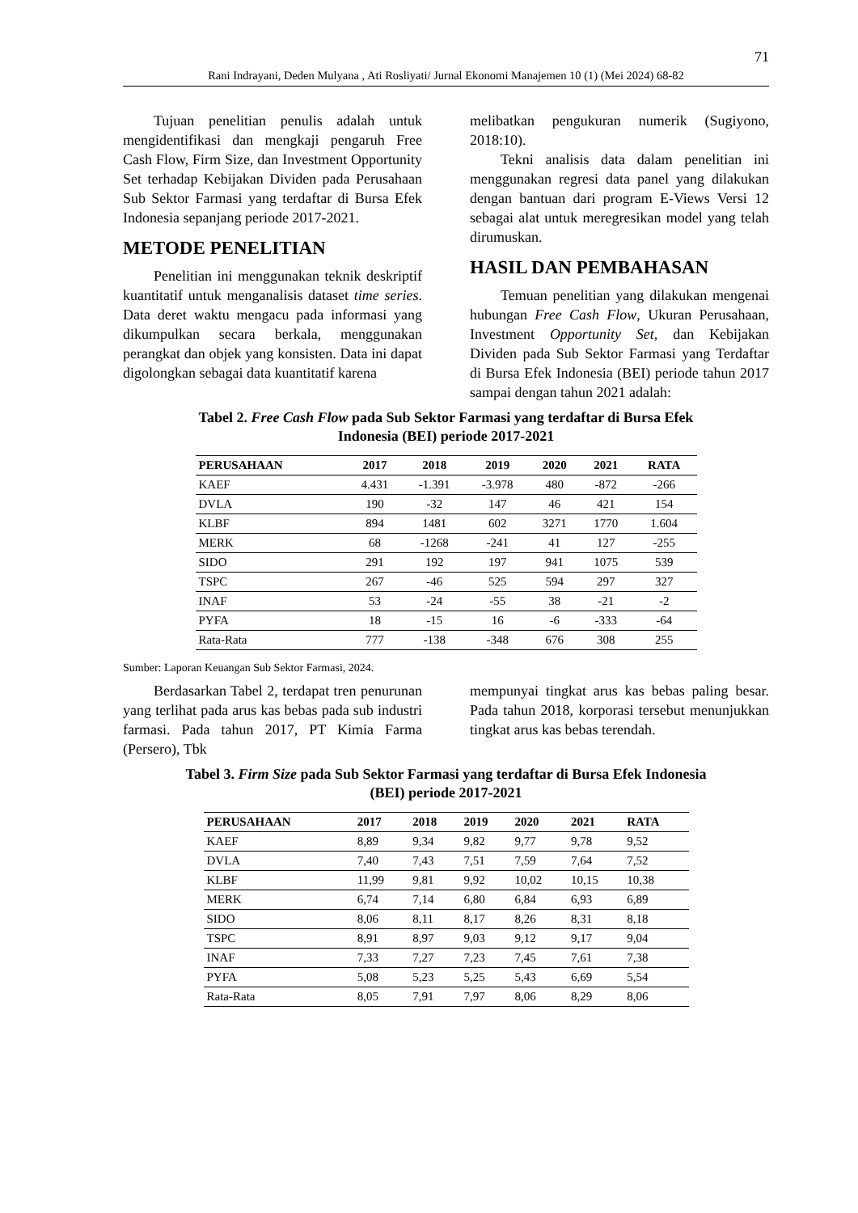71
Rani Indrayani, Deden Mulyana , Ati Rosliyati/ Jurnal Ekonomi Manajemen 10 (1) (Mei 2024) 68-82
Tujuan penelitian penulis adalah untuk mengidentifikasi dan mengkaji pengaruh Free Cash Flow, Firm Size, dan Investment Opportunity Set terhadap Kebijakan Dividen pada Perusahaan Sub Sektor Farmasi yang terdaftar di Bursa Efek Indonesia sepanjang periode 2017-2021.
METODE PENELITIAN
Penelitian ini menggunakan teknik deskriptif kuantitatif untuk menganalisis dataset time series. Data deret waktu mengacu pada informasi yang dikumpulkan secara berkala, menggunakan perangkat dan objek yang konsisten. Data ini dapat digolongkan sebagai data kuantitatif karena
melibatkan pengukuran numerik (Sugiyono, 2018:10).
Tekni analisis data dalam penelitian ini menggunakan regresi data panel yang dilakukan dengan bantuan dari program E-Views Versi 12 sebagai alat untuk meregresikan model yang telah dirumuskan.
HASIL DAN PEMBAHASAN
Temuan penelitian yang dilakukan mengenai hubungan Free Cash Flow, Ukuran Perusahaan, Investment Opportunity Set, dan Kebijakan Dividen pada Sub Sektor Farmasi yang Terdaftar di Bursa Efek Indonesia (BEI) periode tahun 2017 sampai dengan tahun 2021 adalah:
Tabel 2. Free Cash Flow pada Sub Sektor Farmasi yang terdaftar di Bursa Efek
Indonesia (BEI) periode 2017-2021
| PERUSAHAAN | 2017 | 2018 | 2019 | 2020 | 2021 | RATA |
| --- | --- | --- | --- | --- | --- | --- |
| KAEF | 4.431 | -1.391 | -3.978 | 480 | -872 | -266 |
| DVLA | 190 | -32 | 147 | 46 | 421 | 154 |
| KLBF | 894 | 1481 | 602 | 3271 | 1770 | 1.604 |
| MERK | 68 | -1268 | -241 | 41 | 127 | -255 |
| SIDO | 291 | 192 | 197 | 941 | 1075 | 539 |
| TSPC | 267 | -46 | 525 | 594 | 297 | 327 |
| INAF | 53 | -24 | -55 | 38 | -21 | -2 |
| PYFA | 18 | -15 | 16 | -6 | -333 | -64 |
| Rata-Rata | 777 | -138 | -348 | 676 | 308 | 255 |
Sumber: Laporan Keuangan Sub Sektor Farmasi, 2024.
Berdasarkan Tabel 2, terdapat tren penurunan yang terlihat pada arus kas bebas pada sub industri farmasi. Pada tahun 2017, PT Kimia Farma (Persero), Tbk
mempunyai tingkat arus kas bebas paling besar. Pada tahun 2018, korporasi tersebut menunjukkan tingkat arus kas bebas terendah.
Tabel 3. Firm Size pada Sub Sektor Farmasi yang terdaftar di Bursa Efek Indonesia
(BEI) periode 2017-2021
| PERUSAHAAN | 2017 | 2018 | 2019 | 2020 | 2021 | RATA |
| --- | --- | --- | --- | --- | --- | --- |
| KAEF | 8,89 | 9,34 | 9,82 | 9,77 | 9,78 | 9,52 |
| DVLA | 7,40 | 7,43 | 7,51 | 7,59 | 7,64 | 7,52 |
| KLBF | 11,99 | 9,81 | 9,92 | 10,02 | 10,15 | 10,38 |
| MERK | 6,74 | 7,14 | 6,80 | 6,84 | 6,93 | 6,89 |
| SIDO | 8,06 | 8,11 | 8,17 | 8,26 | 8,31 | 8,18 |
| TSPC | 8,91 | 8,97 | 9,03 | 9,12 | 9,17 | 9,04 |
| INAF | 7,33 | 7,27 | 7,23 | 7,45 | 7,61 | 7,38 |
| PYFA | 5,08 | 5,23 | 5,25 | 5,43 | 6,69 | 5,54 |
| Rata-Rata | 8,05 | 7,91 | 7,97 | 8,06 | 8,29 | 8,06 |